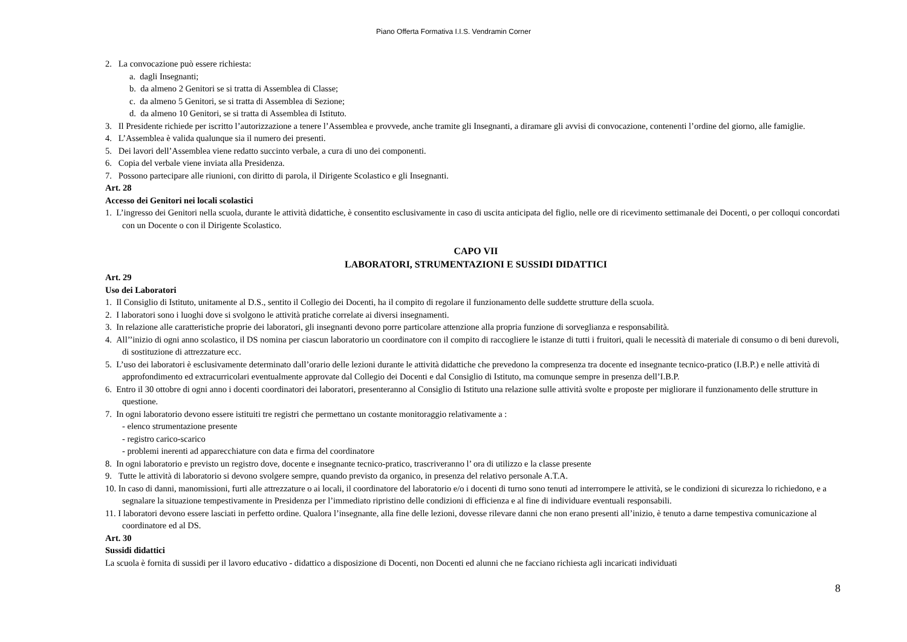Piano Offerta Formativa I.I.S. Vendramin Corner
2. La convocazione può essere richiesta:
a. dagli Insegnanti;
b. da almeno 2 Genitori se si tratta di Assemblea di Classe;
c. da almeno 5 Genitori, se si tratta di Assemblea di Sezione;
d. da almeno 10 Genitori, se si tratta di Assemblea di Istituto.
3. Il Presidente richiede per iscritto l’autorizzazione a tenere l’Assemblea e provvede, anche tramite gli Insegnanti, a diramare gli avvisi di convocazione, contenenti l’ordine del giorno, alle famiglie.
4. L’Assemblea è valida qualunque sia il numero dei presenti.
5. Dei lavori dell’Assemblea viene redatto succinto verbale, a cura di uno dei componenti.
6. Copia del verbale viene inviata alla Presidenza.
7. Possono partecipare alle riunioni, con diritto di parola, il Dirigente Scolastico e gli Insegnanti.
Art. 28
Accesso dei Genitori nei locali scolastici
1. L’ingresso dei Genitori nella scuola, durante le attività didattiche, è consentito esclusivamente in caso di uscita anticipata del figlio, nelle ore di ricevimento settimanale dei Docenti, o per colloqui concordati con un Docente o con il Dirigente Scolastico.
CAPO VII
LABORATORI, STRUMENTAZIONI E SUSSIDI DIDATTICI
Art. 29
Uso dei Laboratori
1. Il Consiglio di Istituto, unitamente al D.S., sentito il Collegio dei Docenti, ha il compito di regolare il funzionamento delle suddette strutture della scuola.
2. I laboratori sono i luoghi dove si svolgono le attività pratiche correlate ai diversi insegnamenti.
3. In relazione alle caratteristiche proprie dei laboratori, gli insegnanti devono porre particolare attenzione alla propria funzione di sorveglianza e responsabilità.
4. All’’inizio di ogni anno scolastico, il DS nomina per ciascun laboratorio un coordinatore con il compito di raccogliere le istanze di tutti i fruitori, quali le necessità di materiale di consumo o di beni durevoli, di sostituzione di attrezzature ecc.
5. L’uso dei laboratori è esclusivamente determinato dall’orario delle lezioni durante le attività didattiche che prevedono la compresenza tra docente ed insegnante tecnico-pratico (I.B.P.) e nelle attività di approfondimento ed extracurricolari eventualmente approvate dal Collegio dei Docenti e dal Consiglio di Istituto, ma comunque sempre in presenza dell’I.B.P.
6. Entro il 30 ottobre di ogni anno i docenti coordinatori dei laboratori, presenteranno al Consiglio di Istituto una relazione sulle attività svolte e proposte per migliorare il funzionamento delle strutture in questione.
7. In ogni laboratorio devono essere istituiti tre registri che permettano un costante monitoraggio relativamente a :
- elenco strumentazione presente
- registro carico-scarico
- problemi inerenti ad apparecchiature con data e firma del coordinatore
8. In ogni laboratorio e previsto un registro dove, docente e insegnante tecnico-pratico, trascriveranno l’ ora di utilizzo e la classe presente
9. Tutte le attività di laboratorio si devono svolgere sempre, quando previsto da organico, in presenza del relativo personale A.T.A.
10. In caso di danni, manomissioni, furti alle attrezzature o ai locali, il coordinatore del laboratorio e/o i docenti di turno sono tenuti ad interrompere le attività, se le condizioni di sicurezza lo richiedono, e a segnalare la situazione tempestivamente in Presidenza per l’immediato ripristino delle condizioni di efficienza e al fine di individuare eventuali responsabili.
11. I laboratori devono essere lasciati in perfetto ordine. Qualora l’insegnante, alla fine delle lezioni, dovesse rilevare danni che non erano presenti all’inizio, è tenuto a darne tempestiva comunicazione al coordinatore ed al DS.
Art. 30
Sussidi didattici
La scuola è fornita di sussidi per il lavoro educativo - didattico a disposizione di Docenti, non Docenti ed alunni che ne facciano richiesta agli incaricati individuati
8